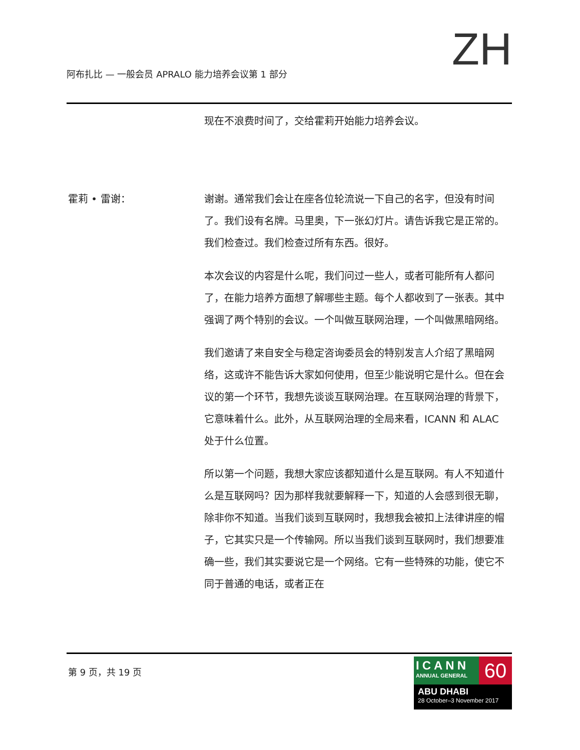阿布扎比 — 一般会员 APRALO 能力培养会议第 1 部分
ZH
现在不浪费时间了，交给霍莉开始能力培养会议。
霍莉 • 雷谢： 谢谢。通常我们会让在座各位轮流说一下自己的名字，但没有时间了。我们设有名牌。马里奥，下一张幻灯片。请告诉我它是正常的。我们检查过。我们检查过所有东西。很好。
本次会议的内容是什么呢，我们问过一些人，或者可能所有人都问了，在能力培养方面想了解哪些主题。每个人都收到了一张表。其中强调了两个特别的会议。一个叫做互联网治理，一个叫做黑暗网络。
我们邀请了来自安全与稳定咨询委员会的特别发言人介绍了黑暗网络，这或许不能告诉大家如何使用，但至少能说明它是什么。但在会议的第一个环节，我想先谈谈互联网治理。在互联网治理的背景下，它意味着什么。此外，从互联网治理的全局来看，ICANN 和 ALAC 处于什么位置。
所以第一个问题，我想大家应该都知道什么是互联网。有人不知道什么是互联网吗？因为那样我就要解释一下，知道的人会感到很无聊，除非你不知道。当我们谈到互联网时，我想我会被扣上法律讲座的帽子，它其实只是一个传输网。所以当我们谈到互联网时，我们想要准确一些，我们其实要说它是一个网络。它有一些特殊的功能，使它不同于普通的电话，或者正在
第 9 页，共 19 页
ICANN
ANNUAL GENERAL
60
ABU DHABI
28 October–3 November 2017